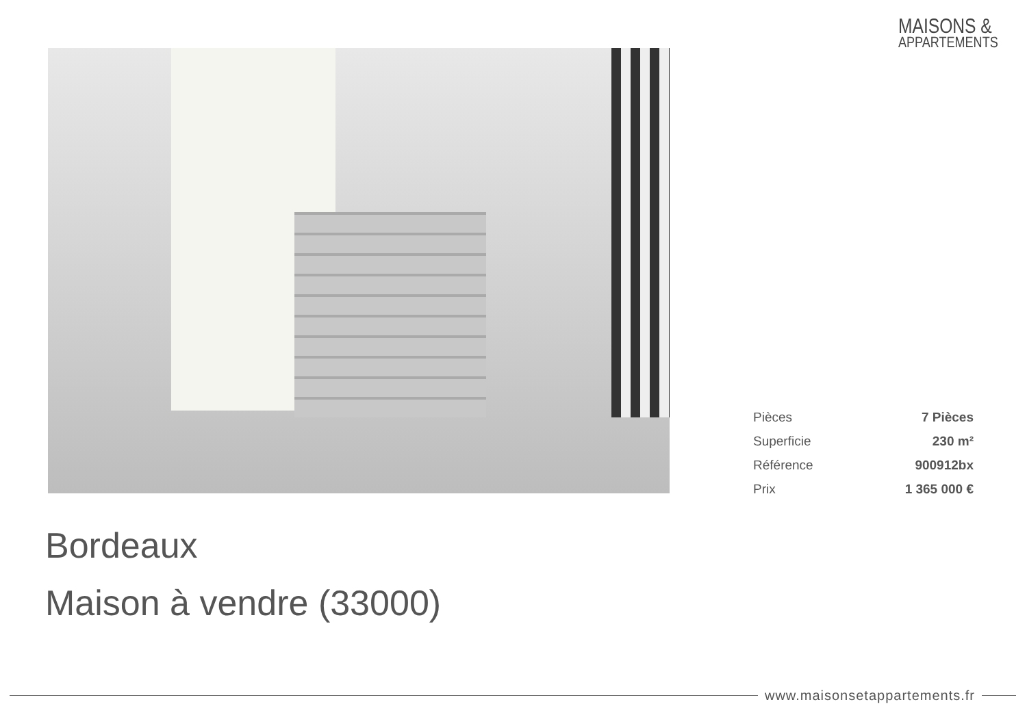MAISONS &
APPARTEMENTS
| Pièces | 7 Pièces |
| Superficie | 230 m² |
| Référence | 900912bx |
| Prix | 1 365 000 € |
Bordeaux
Maison à vendre (33000)
www.maisonsetappartements.fr